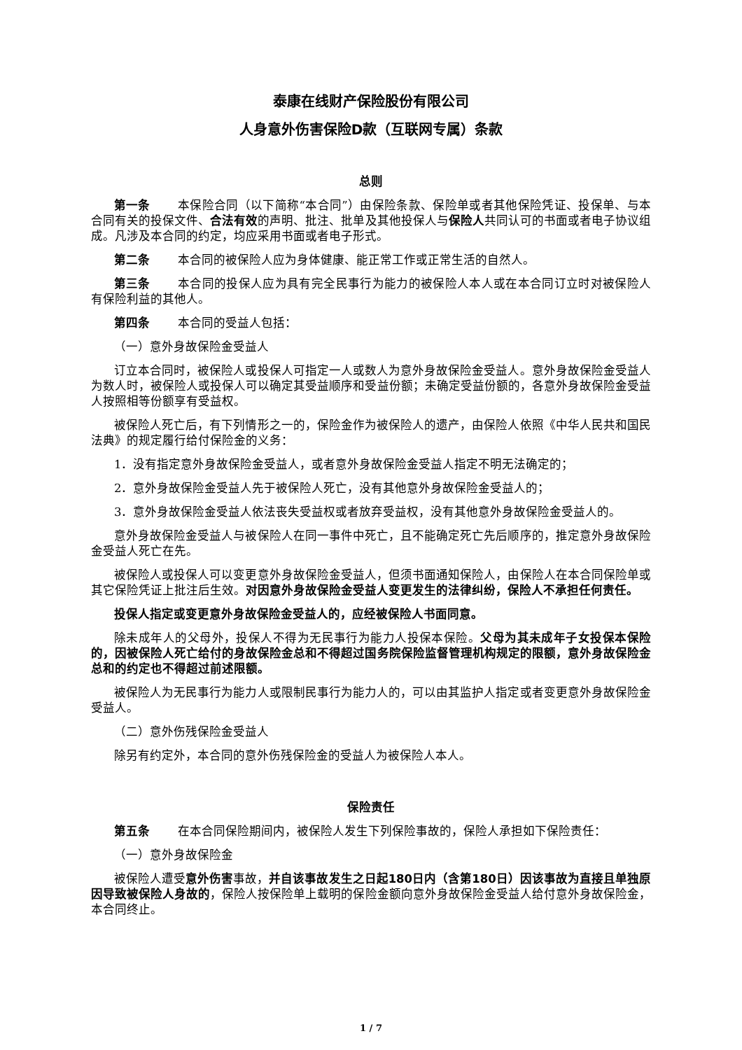泰康在线财产保险股份有限公司
人身意外伤害保险D款（互联网专属）条款
总则
第一条 本保险合同（以下简称“本合同”）由保险条款、保险单或者其他保险凭证、投保单、与本合同有关的投保文件、合法有效的声明、批注、批单及其他投保人与保险人共同认可的书面或者电子协议组成。凡涉及本合同的约定，均应采用书面或者电子形式。
第二条 本合同的被保险人应为身体健康、能正常工作或正常生活的自然人。
第三条 本合同的投保人应为具有完全民事行为能力的被保险人本人或在本合同订立时对被保险人有保险利益的其他人。
第四条 本合同的受益人包括：
（一）意外身故保险金受益人
订立本合同时，被保险人或投保人可指定一人或数人为意外身故保险金受益人。意外身故保险金受益人为数人时，被保险人或投保人可以确定其受益顺序和受益份额；未确定受益份额的，各意外身故保险金受益人按照相等份额享有受益权。
被保险人死亡后，有下列情形之一的，保险金作为被保险人的遗产，由保险人依照《中华人民共和国民法典》的规定履行给付保险金的义务：
1．没有指定意外身故保险金受益人，或者意外身故保险金受益人指定不明无法确定的；
2．意外身故保险金受益人先于被保险人死亡，没有其他意外身故保险金受益人的；
3．意外身故保险金受益人依法丧失受益权或者放弃受益权，没有其他意外身故保险金受益人的。
意外身故保险金受益人与被保险人在同一事件中死亡，且不能确定死亡先后顺序的，推定意外身故保险金受益人死亡在先。
被保险人或投保人可以变更意外身故保险金受益人，但须书面通知保险人，由保险人在本合同保险单或其它保险凭证上批注后生效。对因意外身故保险金受益人变更发生的法律纠纷，保险人不承担任何责任。
投保人指定或变更意外身故保险金受益人的，应经被保险人书面同意。
除未成年人的父母外，投保人不得为无民事行为能力人投保本保险。父母为其未成年子女投保本保险的，因被保险人死亡给付的身故保险金总和不得超过国务院保险监督管理机构规定的限额，意外身故保险金总和的约定也不得超过前述限额。
被保险人为无民事行为能力人或限制民事行为能力人的，可以由其监护人指定或者变更意外身故保险金受益人。
（二）意外伤残保险金受益人
除另有约定外，本合同的意外伤残保险金的受益人为被保险人本人。
保险责任
第五条 在本合同保险期间内，被保险人发生下列保险事故的，保险人承担如下保险责任：
（一）意外身故保险金
被保险人遭受意外伤害事故，并自该事故发生之日起180日内（含第180日）因该事故为直接且单独原因导致被保险人身故的，保险人按保险单上载明的保险金额向意外身故保险金受益人给付意外身故保险金，本合同终止。
1 / 7